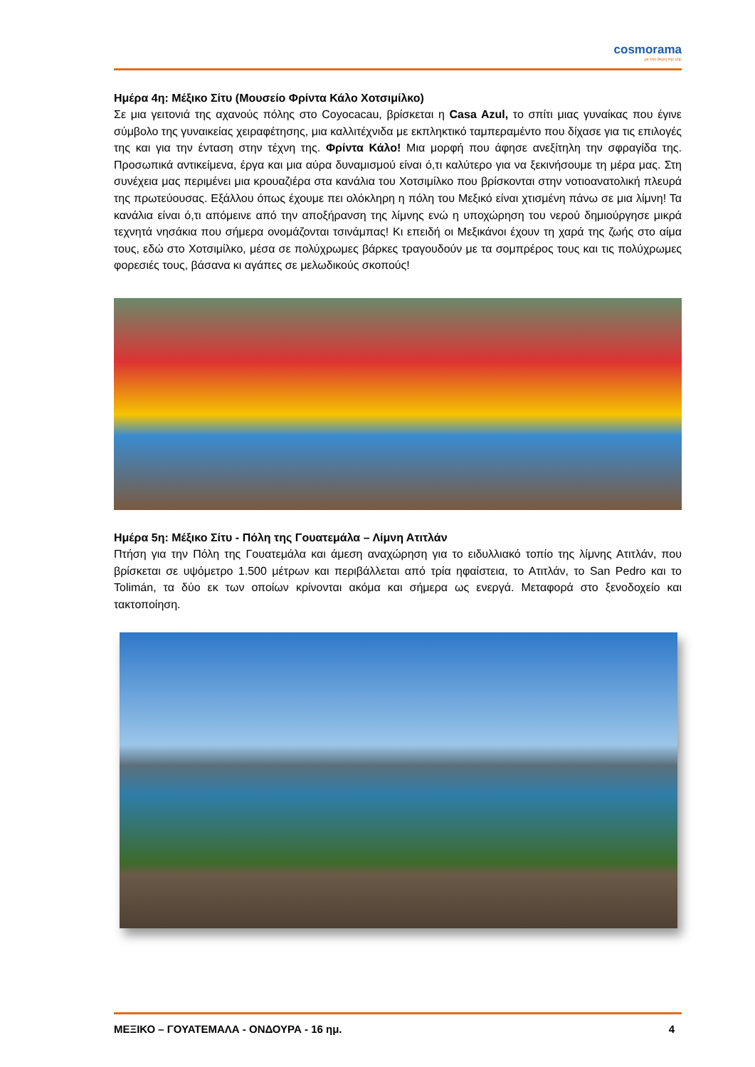cosmorama
με την άκρη της γης
Ημέρα 4η: Μέξικο Σίτυ (Μουσείο Φρίντα Κάλο Χοτσιμίλκο)
Σε μια γειτονιά της αχανούς πόλης στο Coyocacau, βρίσκεται η Casa Azul, το σπίτι μιας γυναίκας που έγινε σύμβολο της γυναικείας χειραφέτησης, μια καλλιτέχνιδα με εκπληκτικό ταμπεραμέντο που δίχασε για τις επιλογές της και για την ένταση στην τέχνη της. Φρίντα Κάλο! Μια μορφή που άφησε ανεξίτηλη την σφραγίδα της. Προσωπικά αντικείμενα, έργα και μια αύρα δυναμισμού είναι ό,τι καλύτερο για να ξεκινήσουμε τη μέρα μας. Στη συνέχεια μας περιμένει μια κρουαζιέρα στα κανάλια του Χοτσιμίλκο που βρίσκονται στην νοτιοανατολική πλευρά της πρωτεύουσας. Εξάλλου όπως έχουμε πει ολόκληρη η πόλη του Μεξικό είναι χτισμένη πάνω σε μια λίμνη! Τα κανάλια είναι ό,τι απόμεινε από την αποξήρανση της λίμνης ενώ η υποχώρηση του νερού δημιούργησε μικρά τεχνητά νησάκια που σήμερα ονομάζονται τσινάμπας! Κι επειδή οι Μεξικάνοι έχουν τη χαρά της ζωής στο αίμα τους, εδώ στο Χοτσιμίλκο, μέσα σε πολύχρωμες βάρκες τραγουδούν με τα σομπρέρος τους και τις πολύχρωμες φορεσιές τους, βάσανα κι αγάπες σε μελωδικούς σκοπούς!
Ημέρα 5η: Μέξικο Σίτυ - Πόλη της Γουατεμάλα – Λίμνη Ατιτλάν
Πτήση για την Πόλη της Γουατεμάλα και άμεση αναχώρηση για το ειδυλλιακό τοπίο της λίμνης Ατιτλάν, που βρίσκεται σε υψόμετρο 1.500 μέτρων και περιβάλλεται από τρία ηφαίστεια, το Ατιτλάν, το San Pedro και το Tolimán, τα δύο εκ των οποίων κρίνονται ακόμα και σήμερα ως ενεργά. Μεταφορά στο ξενοδοχείο και τακτοποίηση.
ΜΕΞΙΚΟ – ΓΟΥΑΤΕΜΑΛΑ - ΟΝΔΟΥΡΑ - 16 ημ. 4